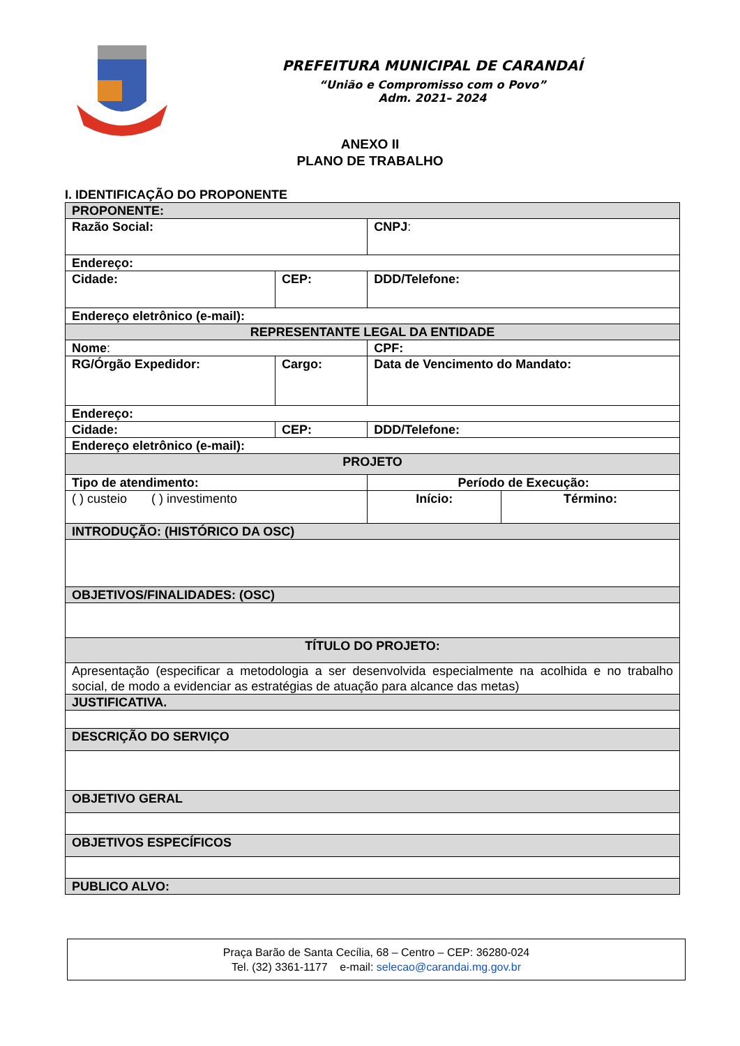PREFEITURA MUNICIPAL DE CARANDAÍ
“União e Compromisso com o Povo”
Adm. 2021– 2024
ANEXO II
PLANO DE TRABALHO
I. IDENTIFICAÇÃO DO PROPONENTE
| PROPONENTE: | | | |
| Razão Social: | | CNPJ : | |
| Endereço: | | | |
| Cidade: | CEP: | DDD/Telefone: | |
| Endereço eletrônico (e-mail): | | | |
| REPRESENTANTE LEGAL DA ENTIDADE | | | |
| Nome : | | CPF: | |
| RG/Órgão Expedidor: | Cargo: | Data de Vencimento do Mandato: | |
| Endereço: | | | |
| Cidade: | CEP: | DDD/Telefone: | |
| Endereço eletrônico (e-mail): | | | |
| PROJETO | | | |
| Tipo de atendimento: | | Período de Execução: | |
| ( ) custeio ( ) investimento | | Início: | Término: |
| INTRODUÇÃO: (HISTÓRICO DA OSC) | | | |
| OBJETIVOS/FINALIDADES: (OSC) | | | |
| TÍTULO DO PROJETO: | | | |
| Apresentação (especificar a metodologia a ser desenvolvida especialmente na acolhida e no trabalho social, de modo a evidenciar as estratégias de atuação para alcance das metas) | | | |
| JUSTIFICATIVA. | | | |
| DESCRIÇÃO DO SERVIÇO | | | |
| OBJETIVO GERAL | | | |
| OBJETIVOS ESPECÍFICOS | | | |
| PUBLICO ALVO: | | | |
Praça Barão de Santa Cecília, 68 – Centro – CEP: 36280-024
Tel. (32) 3361-1177 e-mail: selecao@carandai.mg.gov.br